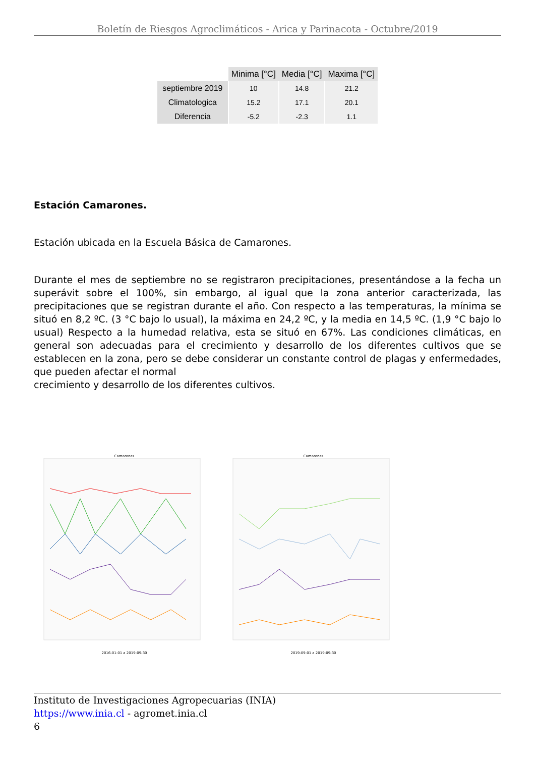Boletín de Riesgos Agroclimáticos - Arica y Parinacota - Octubre/2019
| | Minima [°C] | Media [°C] | Maxima [°C] |
| --- | --- | --- | --- |
| septiembre 2019 | 10 | 14.8 | 21.2 |
| Climatologica | 15.2 | 17.1 | 20.1 |
| Diferencia | -5.2 | -2.3 | 1.1 |
Estación Camarones.
Estación ubicada en la Escuela Básica de Camarones.
Durante el mes de septiembre no se registraron precipitaciones, presentándose a la fecha un superávit sobre el 100%, sin embargo, al igual que la zona anterior caracterizada, las precipitaciones que se registran durante el año. Con respecto a las temperaturas, la mínima se situó en 8,2 ºC. (3 °C bajo lo usual), la máxima en 24,2 ºC, y la media en 14,5 ºC. (1,9 °C bajo lo usual) Respecto a la humedad relativa, esta se situó en 67%. Las condiciones climáticas, en general son adecuadas para el crecimiento y desarrollo de los diferentes cultivos que se establecen en la zona, pero se debe considerar un constante control de plagas y enfermedades, que pueden afectar el normal
crecimiento y desarrollo de los diferentes cultivos.
Camarones 2016-01-01 a 2019-09-30 Camarones 2019-09-01 a 2019-09-30
Instituto de Investigaciones Agropecuarias (INIA)
https://www.inia.cl - agromet.inia.cl
6